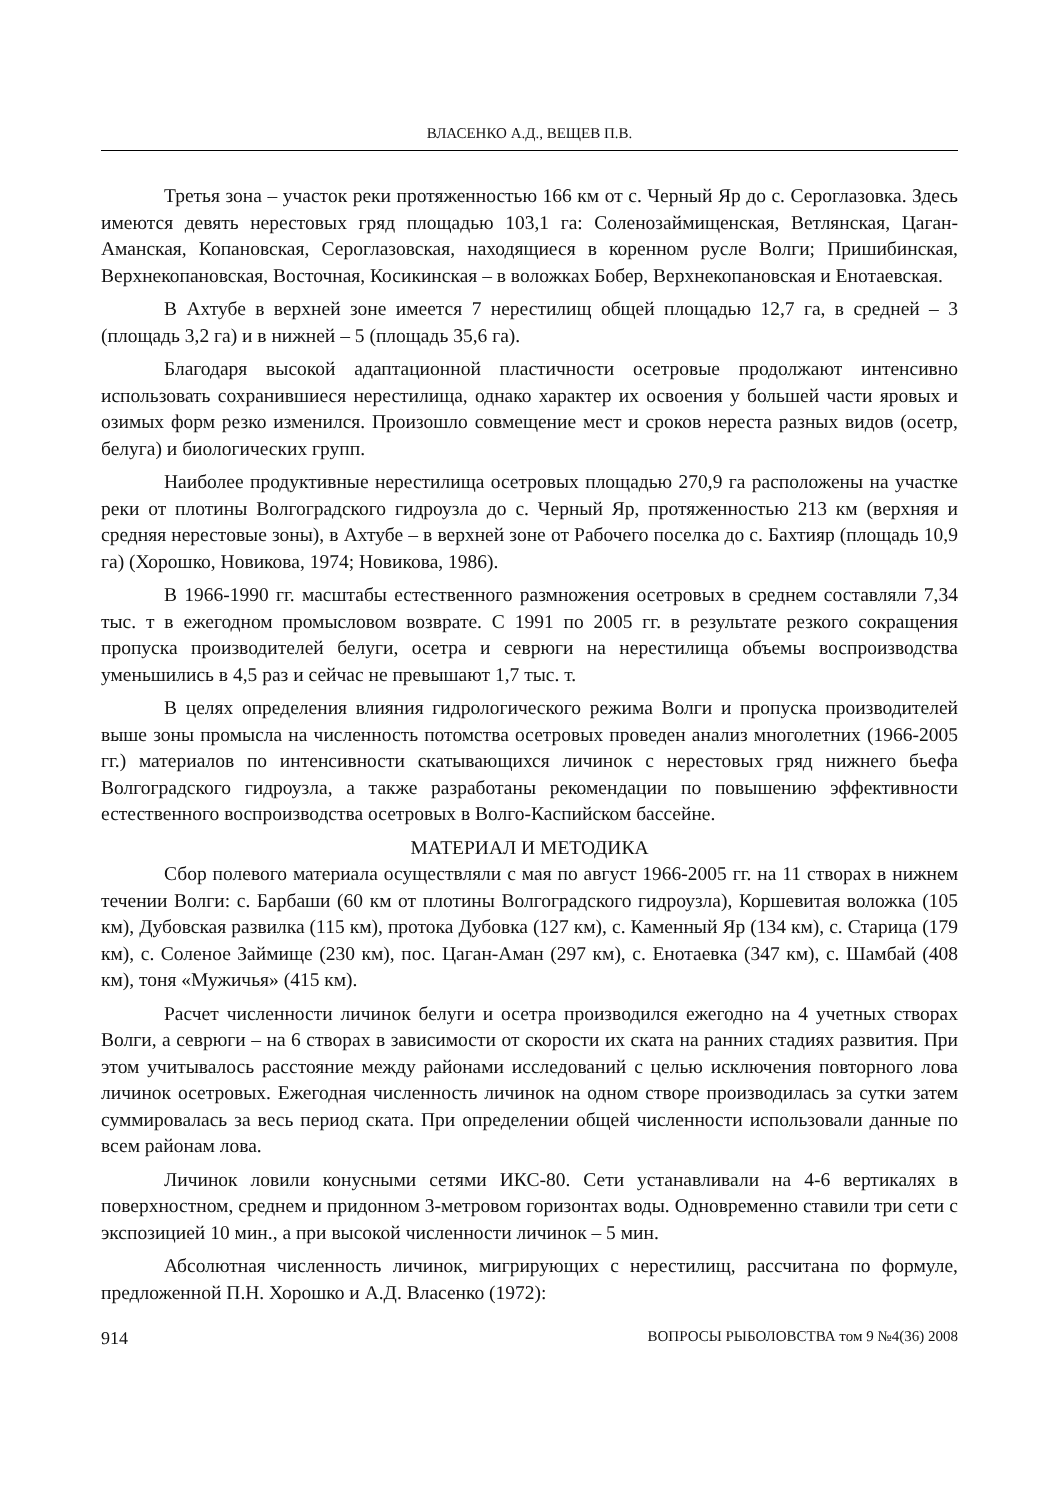ВЛАСЕНКО А.Д., ВЕЩЕВ П.В.
Третья зона – участок реки протяженностью 166 км от с. Черный Яр до с. Сероглазовка. Здесь имеются девять нерестовых гряд площадью 103,1 га: Соленозаймищенская, Ветлянская, Цаган-Аманская, Копановская, Сероглазовская, находящиеся в коренном русле Волги; Пришибинская, Верхнекопановская, Восточная, Косикинская – в воложках Бобер, Верхнекопановская и Енотаевская.
В Ахтубе в верхней зоне имеется 7 нерестилищ общей площадью 12,7 га, в средней – 3 (площадь 3,2 га) и в нижней – 5 (площадь 35,6 га).
Благодаря высокой адаптационной пластичности осетровые продолжают интенсивно использовать сохранившиеся нерестилища, однако характер их освоения у большей части яровых и озимых форм резко изменился. Произошло совмещение мест и сроков нереста разных видов (осетр, белуга) и биологических групп.
Наиболее продуктивные нерестилища осетровых площадью 270,9 га расположены на участке реки от плотины Волгоградского гидроузла до с. Черный Яр, протяженностью 213 км (верхняя и средняя нерестовые зоны), в Ахтубе – в верхней зоне от Рабочего поселка до с. Бахтияр (площадь 10,9 га) (Хорошко, Новикова, 1974; Новикова, 1986).
В 1966-1990 гг. масштабы естественного размножения осетровых в среднем составляли 7,34 тыс. т в ежегодном промысловом возврате. С 1991 по 2005 гг. в результате резкого сокращения пропуска производителей белуги, осетра и севрюги на нерестилища объемы воспроизводства уменьшились в 4,5 раз и сейчас не превышают 1,7 тыс. т.
В целях определения влияния гидрологического режима Волги и пропуска производителей выше зоны промысла на численность потомства осетровых проведен анализ многолетних (1966-2005 гг.) материалов по интенсивности скатывающихся личинок с нерестовых гряд нижнего бьефа Волгоградского гидроузла, а также разработаны рекомендации по повышению эффективности естественного воспроизводства осетровых в Волго-Каспийском бассейне.
МАТЕРИАЛ И МЕТОДИКА
Сбор полевого материала осуществляли с мая по август 1966-2005 гг. на 11 створах в нижнем течении Волги: с. Барбаши (60 км от плотины Волгоградского гидроузла), Коршевитая воложка (105 км), Дубовская развилка (115 км), протока Дубовка (127 км), с. Каменный Яр (134 км), с. Старица (179 км), с. Соленое Займище (230 км), пос. Цаган-Аман (297 км), с. Енотаевка (347 км), с. Шамбай (408 км), тоня «Мужичья» (415 км).
Расчет численности личинок белуги и осетра производился ежегодно на 4 учетных створах Волги, а севрюги – на 6 створах в зависимости от скорости их ската на ранних стадиях развития. При этом учитывалось расстояние между районами исследований с целью исключения повторного лова личинок осетровых. Ежегодная численность личинок на одном створе производилась за сутки затем суммировалась за весь период ската. При определении общей численности использовали данные по всем районам лова.
Личинок ловили конусными сетями ИКС-80. Сети устанавливали на 4-6 вертикалях в поверхностном, среднем и придонном 3-метровом горизонтах воды. Одновременно ставили три сети с экспозицией 10 мин., а при высокой численности личинок – 5 мин.
Абсолютная численность личинок, мигрирующих с нерестилищ, рассчитана по формуле, предложенной П.Н. Хорошко и А.Д. Власенко (1972):
914 ВОПРОСЫ РЫБОЛОВСТВА том 9 №4(36) 2008